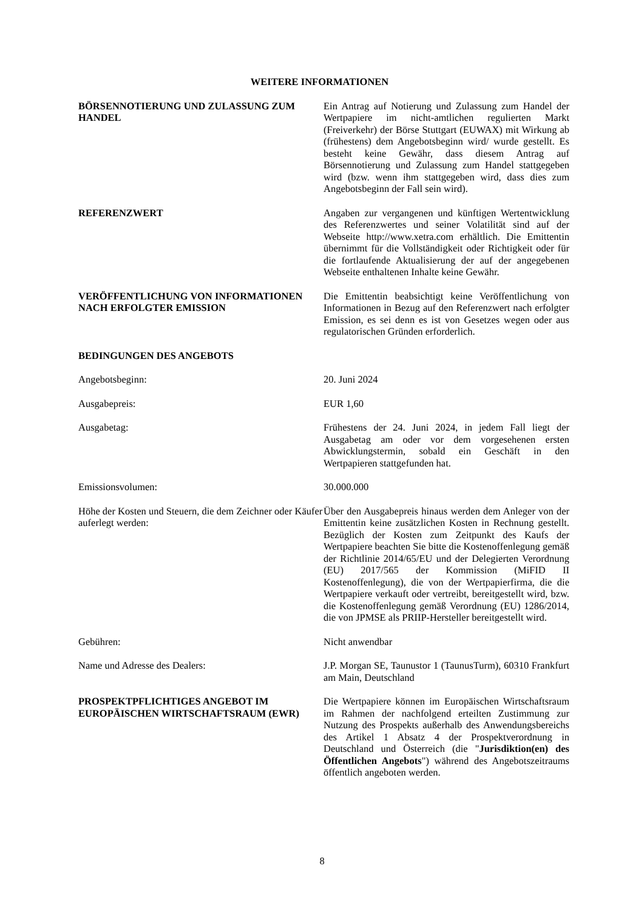WEITERE INFORMATIONEN
BÖRSENNOTIERUNG UND ZULASSUNG ZUM HANDEL Ein Antrag auf Notierung und Zulassung zum Handel der Wertpapiere im nicht-amtlichen regulierten Markt (Freiverkehr) der Börse Stuttgart (EUWAX) mit Wirkung ab (frühestens) dem Angebotsbeginn wird/ wurde gestellt. Es besteht keine Gewähr, dass diesem Antrag auf Börsennotierung und Zulassung zum Handel stattgegeben wird (bzw. wenn ihm stattgegeben wird, dass dies zum Angebotsbeginn der Fall sein wird).
REFERENZWERT Angaben zur vergangenen und künftigen Wertentwicklung des Referenzwertes und seiner Volatilität sind auf der Webseite http://www.xetra.com erhältlich. Die Emittentin übernimmt für die Vollständigkeit oder Richtigkeit oder für die fortlaufende Aktualisierung der auf der angegebenen Webseite enthaltenen Inhalte keine Gewähr.
VERÖFFENTLICHUNG VON INFORMATIONEN NACH ERFOLGTER EMISSION
Die Emittentin beabsichtigt keine Veröffentlichung von Informationen in Bezug auf den Referenzwert nach erfolgter Emission, es sei denn es ist von Gesetzes wegen oder aus regulatorischen Gründen erforderlich.
BEDINGUNGEN DES ANGEBOTS
Angebotsbeginn: 20. Juni 2024
Ausgabepreis: EUR 1,60
Ausgabetag: Frühestens der 24. Juni 2024, in jedem Fall liegt der Ausgabetag am oder vor dem vorgesehenen ersten Abwicklungstermin, sobald ein Geschäft in den Wertpapieren stattgefunden hat.
Emissionsvolumen: 30.000.000
Höhe der Kosten und Steuern, die dem Zeichner oder Käufer auferlegt werden:
Über den Ausgabepreis hinaus werden dem Anleger von der Emittentin keine zusätzlichen Kosten in Rechnung gestellt. Bezüglich der Kosten zum Zeitpunkt des Kaufs der Wertpapiere beachten Sie bitte die Kostenoffenlegung gemäß der Richtlinie 2014/65/EU und der Delegierten Verordnung (EU) 2017/565 der Kommission (MiFID II Kostenoffenlegung), die von der Wertpapierfirma, die die Wertpapiere verkauft oder vertreibt, bereitgestellt wird, bzw. die Kostenoffenlegung gemäß Verordnung (EU) 1286/2014, die von JPMSE als PRIIP-Hersteller bereitgestellt wird.
Gebühren: Nicht anwendbar
Name und Adresse des Dealers: J.P. Morgan SE, Taunustor 1 (TaunusTurm), 60310 Frankfurt am Main, Deutschland
PROSPEKTPFLICHTIGES ANGEBOT IM EUROPÄISCHEN WIRTSCHAFTSRAUM (EWR)
Die Wertpapiere können im Europäischen Wirtschaftsraum im Rahmen der nachfolgend erteilten Zustimmung zur Nutzung des Prospekts außerhalb des Anwendungsbereichs des Artikel 1 Absatz 4 der Prospektverordnung in Deutschland und Österreich (die "Jurisdiktion(en) des Öffentlichen Angebots") während des Angebotszeitraums öffentlich angeboten werden.
8